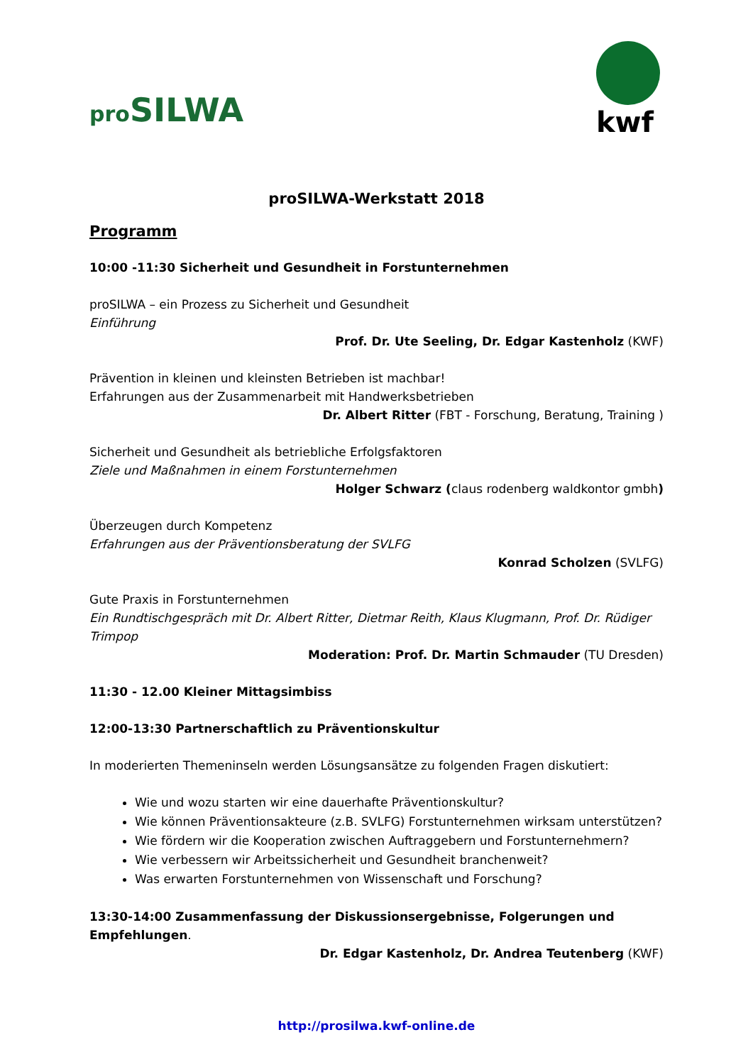pro SILWA
kwf
proSILWA-Werkstatt 2018
Programm
10:00 -11:30 Sicherheit und Gesundheit in Forstunternehmen
proSILWA – ein Prozess zu Sicherheit und Gesundheit
Einführung
Prof. Dr. Ute Seeling, Dr. Edgar Kastenholz (KWF)
Prävention in kleinen und kleinsten Betrieben ist machbar!
Erfahrungen aus der Zusammenarbeit mit Handwerksbetrieben
Dr. Albert Ritter (FBT - Forschung, Beratung, Training )
Sicherheit und Gesundheit als betriebliche Erfolgsfaktoren
Ziele und Maßnahmen in einem Forstunternehmen
Holger Schwarz (claus rodenberg waldkontor gmbh)
Überzeugen durch Kompetenz
Erfahrungen aus der Präventionsberatung der SVLFG
Konrad Scholzen (SVLFG)
Gute Praxis in Forstunternehmen
Ein Rundtischgespräch mit Dr. Albert Ritter, Dietmar Reith, Klaus Klugmann, Prof. Dr. Rüdiger Trimpop
Moderation: Prof. Dr. Martin Schmauder (TU Dresden)
11:30 - 12.00 Kleiner Mittagsimbiss
12:00-13:30 Partnerschaftlich zu Präventionskultur
In moderierten Themeninseln werden Lösungsansätze zu folgenden Fragen diskutiert:
Wie und wozu starten wir eine dauerhafte Präventionskultur?
Wie können Präventionsakteure (z.B. SVLFG) Forstunternehmen wirksam unterstützen?
Wie fördern wir die Kooperation zwischen Auftraggebern und Forstunternehmern?
Wie verbessern wir Arbeitssicherheit und Gesundheit branchenweit?
Was erwarten Forstunternehmen von Wissenschaft und Forschung?
13:30-14:00 Zusammenfassung der Diskussionsergebnisse, Folgerungen und Empfehlungen.
Dr. Edgar Kastenholz, Dr. Andrea Teutenberg (KWF)
http://prosilwa.kwf-online.de